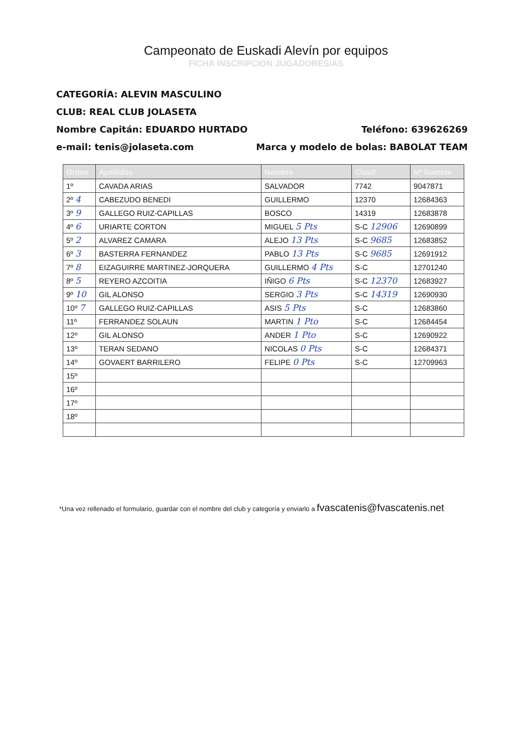Campeonato de Euskadi Alevín por equipos
FICHA INSCRIPCION JUGADORES/AS
CATEGORÍA: ALEVIN MASCULINO
CLUB: REAL CLUB JOLASETA
Nombre Capitán: EDUARDO HURTADO Teléfono: 639626269
e-mail: tenis@jolaseta.com Marca y modelo de bolas: BABOLAT TEAM
| Orden | Apellidos | Nombre | Clasif. | Nº licencia |
| --- | --- | --- | --- | --- |
| 1º | CAVADA ARIAS | SALVADOR | 7742 | 9047871 |
| 2º 4 | CABEZUDO BENEDI | GUILLERMO | 12370 | 12684363 |
| 3º 9 | GALLEGO RUIZ-CAPILLAS | BOSCO | 14319 | 12683878 |
| 4º 6 | URIARTE CORTON | MIGUEL 5 Pts | S-C 12906 | 12690899 |
| 5º 2 | ALVAREZ CAMARA | ALEJO 13 Pts | S-C 9685 | 12683852 |
| 6º 3 | BASTERRA FERNANDEZ | PABLO 13 Pts | S-C 9685 | 12691912 |
| 7º 8 | EIZAGUIRRE MARTINEZ-JORQUERA | GUILLERMO 4 Pts | S-C | 12701240 |
| 8º 5 | REYERO AZCOITIA | IÑIGO 6 Pts | S-C 12370 | 12683927 |
| 9º 10 | GIL ALONSO | SERGIO 3 Pts | S-C 14319 | 12690930 |
| 10º 7 | GALLEGO RUIZ-CAPILLAS | ASIS 5 Pts | S-C | 12683860 |
| 11º | FERRANDEZ SOLAUN | MARTIN 1 Pto | S-C | 12684454 |
| 12º | GIL ALONSO | ANDER 1 Pto | S-C | 12690922 |
| 13º | TERAN SEDANO | NICOLAS 0 Pts | S-C | 12684371 |
| 14º | GOVAERT BARRILERO | FELIPE 0 Pts | S-C | 12709963 |
| 15º | | | | |
| 16º | | | | |
| 17º | | | | |
| 18º | | | | |
*Una vez rellenado el formulario, guardar con el nombre del club y categoría y enviarlo a fvascatenis@fvascatenis.net